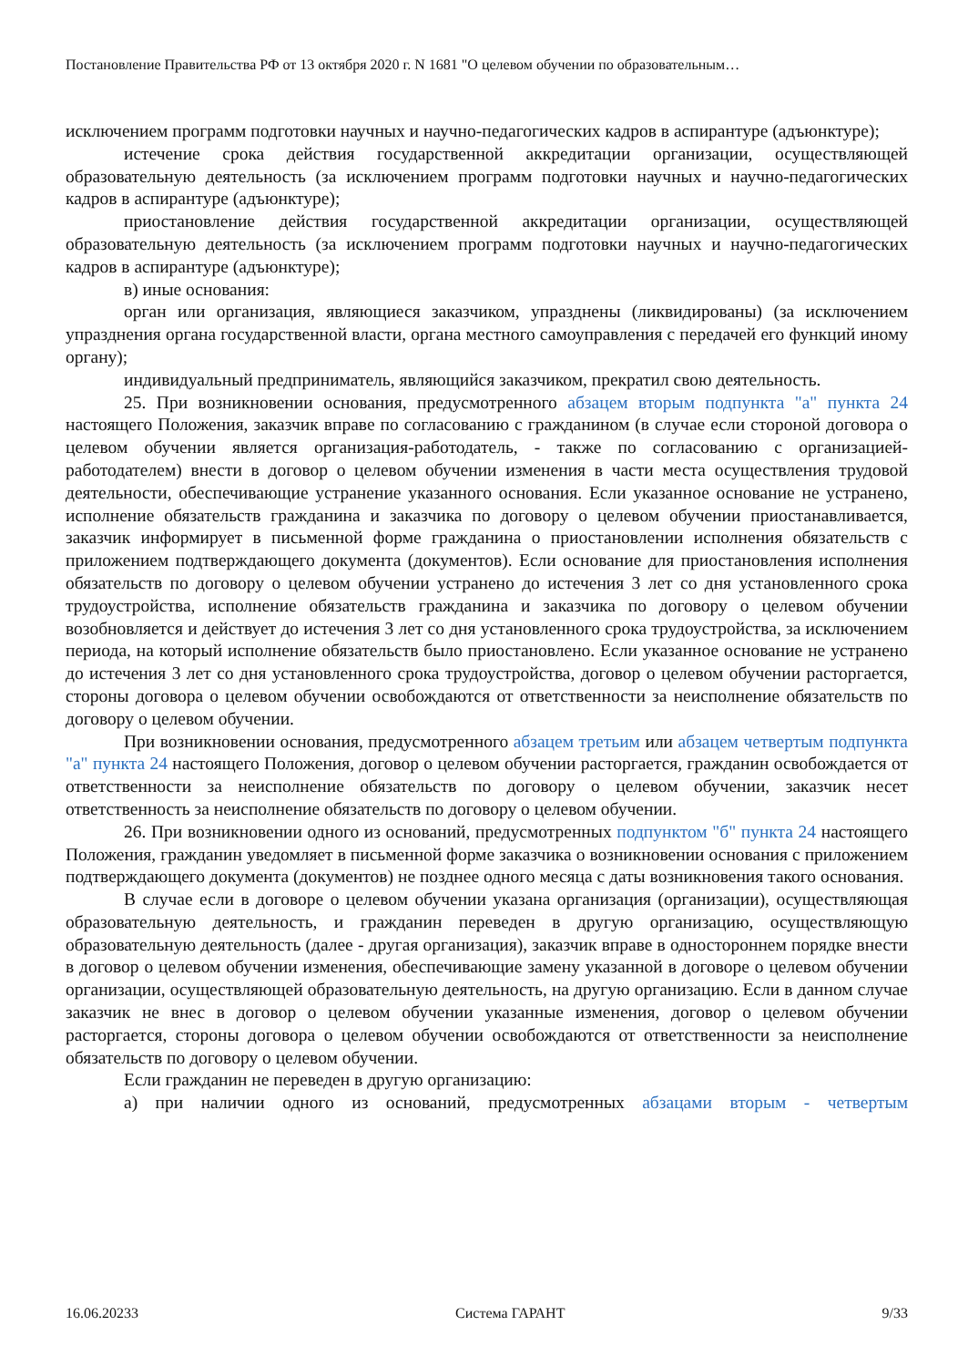Постановление Правительства РФ от 13 октября 2020 г. N 1681 "О целевом обучении по образовательным…
исключением программ подготовки научных и научно-педагогических кадров в аспирантуре (адъюнктуре);
истечение срока действия государственной аккредитации организации, осуществляющей образовательную деятельность (за исключением программ подготовки научных и научно-педагогических кадров в аспирантуре (адъюнктуре);
приостановление действия государственной аккредитации организации, осуществляющей образовательную деятельность (за исключением программ подготовки научных и научно-педагогических кадров в аспирантуре (адъюнктуре);
в) иные основания:
орган или организация, являющиеся заказчиком, упразднены (ликвидированы) (за исключением упразднения органа государственной власти, органа местного самоуправления с передачей его функций иному органу);
индивидуальный предприниматель, являющийся заказчиком, прекратил свою деятельность.
25. При возникновении основания, предусмотренного абзацем вторым подпункта "а" пункта 24 настоящего Положения, заказчик вправе по согласованию с гражданином (в случае если стороной договора о целевом обучении является организация-работодатель, - также по согласованию с организацией-работодателем) внести в договор о целевом обучении изменения в части места осуществления трудовой деятельности, обеспечивающие устранение указанного основания. Если указанное основание не устранено, исполнение обязательств гражданина и заказчика по договору о целевом обучении приостанавливается, заказчик информирует в письменной форме гражданина о приостановлении исполнения обязательств с приложением подтверждающего документа (документов). Если основание для приостановления исполнения обязательств по договору о целевом обучении устранено до истечения 3 лет со дня установленного срока трудоустройства, исполнение обязательств гражданина и заказчика по договору о целевом обучении возобновляется и действует до истечения 3 лет со дня установленного срока трудоустройства, за исключением периода, на который исполнение обязательств было приостановлено. Если указанное основание не устранено до истечения 3 лет со дня установленного срока трудоустройства, договор о целевом обучении расторгается, стороны договора о целевом обучении освобождаются от ответственности за неисполнение обязательств по договору о целевом обучении.
При возникновении основания, предусмотренного абзацем третьим или абзацем четвертым подпункта "а" пункта 24 настоящего Положения, договор о целевом обучении расторгается, гражданин освобождается от ответственности за неисполнение обязательств по договору о целевом обучении, заказчик несет ответственность за неисполнение обязательств по договору о целевом обучении.
26. При возникновении одного из оснований, предусмотренных подпунктом "б" пункта 24 настоящего Положения, гражданин уведомляет в письменной форме заказчика о возникновении основания с приложением подтверждающего документа (документов) не позднее одного месяца с даты возникновения такого основания.
В случае если в договоре о целевом обучении указана организация (организации), осуществляющая образовательную деятельность, и гражданин переведен в другую организацию, осуществляющую образовательную деятельность (далее - другая организация), заказчик вправе в одностороннем порядке внести в договор о целевом обучении изменения, обеспечивающие замену указанной в договоре о целевом обучении организации, осуществляющей образовательную деятельность, на другую организацию. Если в данном случае заказчик не внес в договор о целевом обучении указанные изменения, договор о целевом обучении расторгается, стороны договора о целевом обучении освобождаются от ответственности за неисполнение обязательств по договору о целевом обучении.
Если гражданин не переведен в другую организацию:
а) при наличии одного из оснований, предусмотренных абзацами вторым - четвертым
16.06.20233 Система ГАРАНТ 9/33